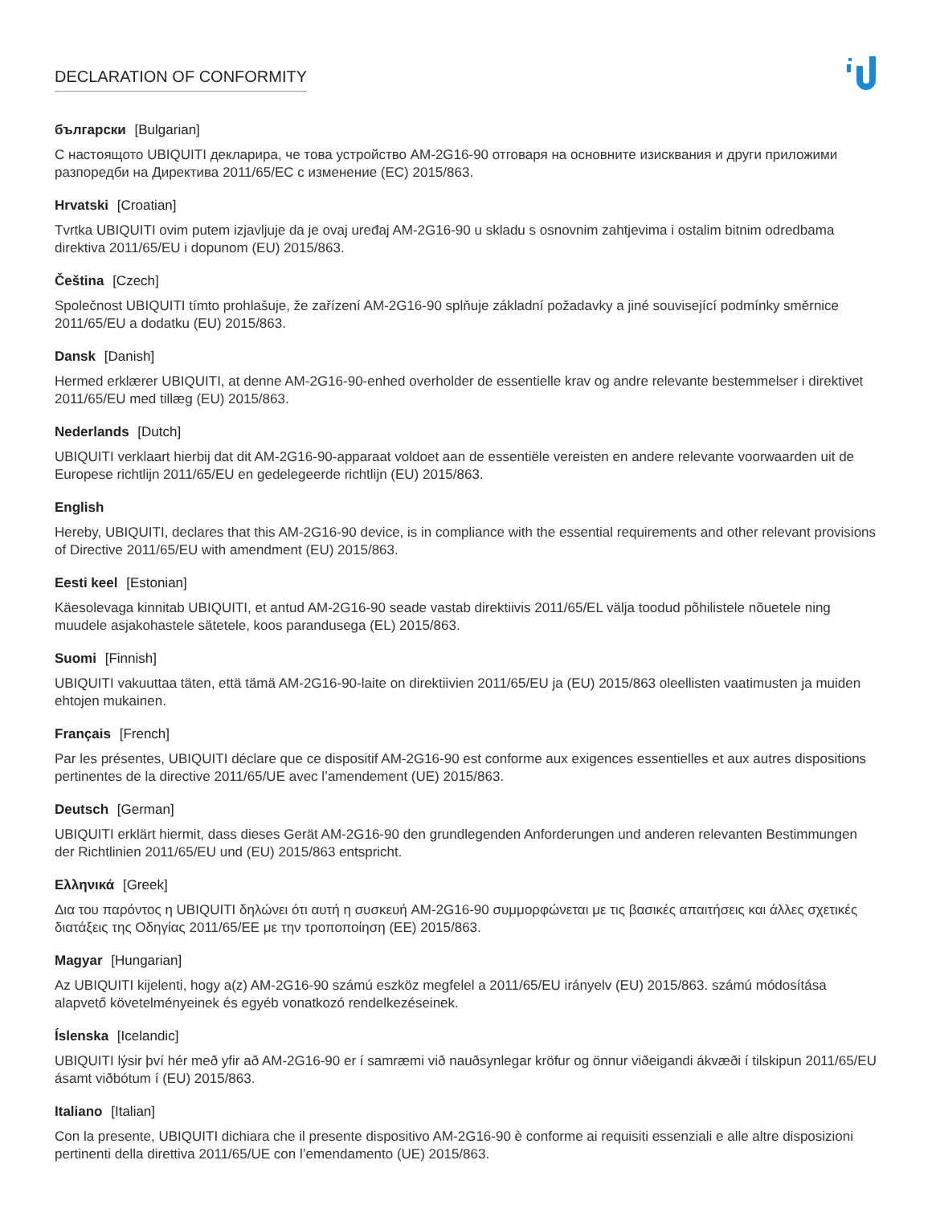DECLARATION OF CONFORMITY
български [Bulgarian]
С настоящото UBIQUITI декларира, че това устройство AM-2G16-90 отговаря на основните изисквания и други приложими разпоредби на Директива 2011/65/ЕС с изменение (ЕС) 2015/863.
Hrvatski [Croatian]
Tvrtka UBIQUITI ovim putem izjavljuje da je ovaj uređaj AM-2G16-90 u skladu s osnovnim zahtjevima i ostalim bitnim odredbama direktiva 2011/65/EU i dopunom (EU) 2015/863.
Čeština [Czech]
Společnost UBIQUITI tímto prohlašuje, že zařízení AM-2G16-90 splňuje základní požadavky a jiné související podmínky směrnice 2011/65/EU a dodatku (EU) 2015/863.
Dansk [Danish]
Hermed erklærer UBIQUITI, at denne AM-2G16-90-enhed overholder de essentielle krav og andre relevante bestemmelser i direktivet 2011/65/EU med tillæg (EU) 2015/863.
Nederlands [Dutch]
UBIQUITI verklaart hierbij dat dit AM-2G16-90-apparaat voldoet aan de essentiële vereisten en andere relevante voorwaarden uit de Europese richtlijn 2011/65/EU en gedelegeerde richtlijn (EU) 2015/863.
English
Hereby, UBIQUITI, declares that this AM-2G16-90 device, is in compliance with the essential requirements and other relevant provisions of Directive 2011/65/EU with amendment (EU) 2015/863.
Eesti keel [Estonian]
Käesolevaga kinnitab UBIQUITI, et antud AM-2G16-90 seade vastab direktiivis 2011/65/EL välja toodud põhilistele nõuetele ning muudele asjakohastele sätetele, koos parandusega (EL) 2015/863.
Suomi [Finnish]
UBIQUITI vakuuttaa täten, että tämä AM-2G16-90-laite on direktiivien 2011/65/EU ja (EU) 2015/863 oleellisten vaatimusten ja muiden ehtojen mukainen.
Français [French]
Par les présentes, UBIQUITI déclare que ce dispositif AM-2G16-90 est conforme aux exigences essentielles et aux autres dispositions pertinentes de la directive 2011/65/UE avec l’amendement (UE) 2015/863.
Deutsch [German]
UBIQUITI erklärt hiermit, dass dieses Gerät AM-2G16-90 den grundlegenden Anforderungen und anderen relevanten Bestimmungen der Richtlinien 2011/65/EU und (EU) 2015/863 entspricht.
Ελληνικά [Greek]
Δια του παρόντος η UBIQUITI δηλώνει ότι αυτή η συσκευή AM-2G16-90 συμμορφώνεται με τις βασικές απαιτήσεις και άλλες σχετικές διατάξεις της Οδηγίας 2011/65/ΕΕ με την τροποποίηση (ΕΕ) 2015/863.
Magyar [Hungarian]
Az UBIQUITI kijelenti, hogy a(z) AM-2G16-90 számú eszköz megfelel a 2011/65/EU irányelv (EU) 2015/863. számú módosítása alapvető követelményeinek és egyéb vonatkozó rendelkezéseinek.
Íslenska [Icelandic]
UBIQUITI lýsir því hér með yfir að AM-2G16-90 er í samræmi við nauðsynlegar kröfur og önnur viðeigandi ákvæði í tilskipun 2011/65/EU ásamt viðbótum í (EU) 2015/863.
Italiano [Italian]
Con la presente, UBIQUITI dichiara che il presente dispositivo AM-2G16-90 è conforme ai requisiti essenziali e alle altre disposizioni pertinenti della direttiva 2011/65/UE con l’emendamento (UE) 2015/863.